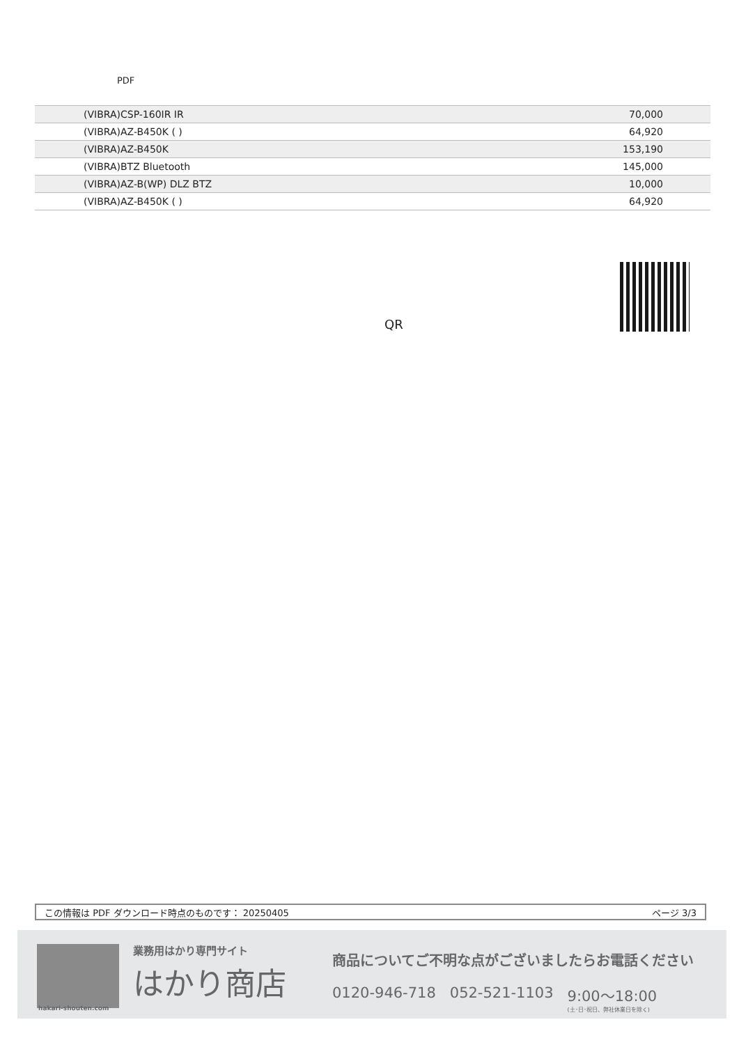PDF
| (VIBRA)CSP-160IR IR | 70,000 |
| (VIBRA)AZ-B450K ( ) | 64,920 |
| (VIBRA)AZ-B450K | 153,190 |
| (VIBRA)BTZ Bluetooth | 145,000 |
| (VIBRA)AZ-B(WP) DLZ BTZ | 10,000 |
| (VIBRA)AZ-B450K ( ) | 64,920 |
QR
この情報は PDF ダウンロード時点のものです： 20250405 ページ 3/3
業務用はかり専門サイト
はかり商店
hakari-shouten.com
商品についてご不明な点がございましたらお電話ください
0120-946-718 052-521-1103 9:00〜18:00
(土･日･祝日、弊社休業日を除く)